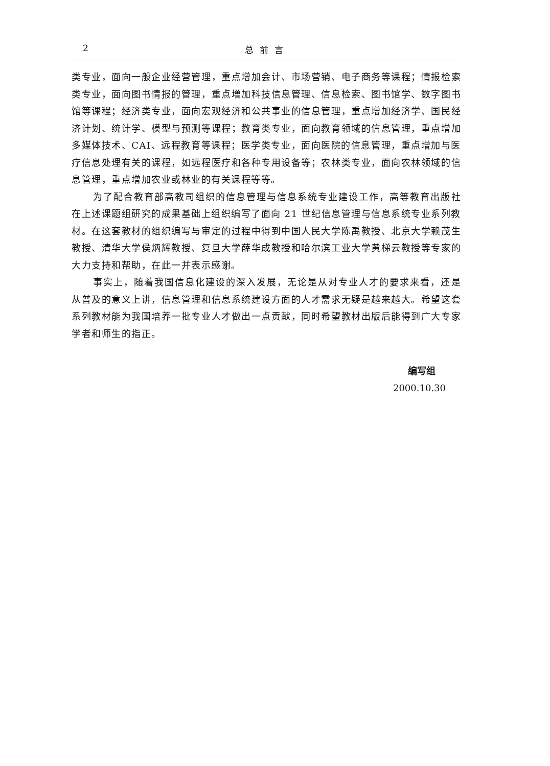2 总前言
类专业，面向一般企业经营管理，重点增加会计、市场营销、电子商务等课程；情报检索类专业，面向图书情报的管理，重点增加科技信息管理、信息检索、图书馆学、数字图书馆等课程；经济类专业，面向宏观经济和公共事业的信息管理，重点增加经济学、国民经济计划、统计学、模型与预测等课程；教育类专业，面向教育领域的信息管理，重点增加多媒体技术、CAI、远程教育等课程；医学类专业，面向医院的信息管理，重点增加与医疗信息处理有关的课程，如远程医疗和各种专用设备等；农林类专业，面向农林领域的信息管理，重点增加农业或林业的有关课程等等。
为了配合教育部高教司组织的信息管理与信息系统专业建设工作，高等教育出版社在上述课题组研究的成果基础上组织编写了面向 21 世纪信息管理与信息系统专业系列教材。在这套教材的组织编写与审定的过程中得到中国人民大学陈禹教授、北京大学赖茂生教授、清华大学侯炳辉教授、复旦大学薛华成教授和哈尔滨工业大学黄梯云教授等专家的大力支持和帮助，在此一并表示感谢。
事实上，随着我国信息化建设的深入发展，无论是从对专业人才的要求来看，还是从普及的意义上讲，信息管理和信息系统建设方面的人才需求无疑是越来越大。希望这套系列教材能为我国培养一批专业人才做出一点贡献，同时希望教材出版后能得到广大专家学者和师生的指正。
编写组
2000.10.30